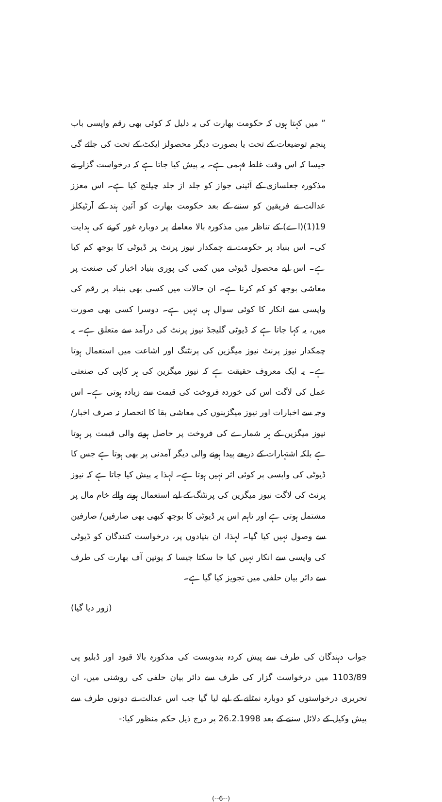” میں کہتا ہوں کہ حکومت بھارت کی یہ دلیل کہ کوئی بھی رقم واپسی باب پنجم توضیعات کے تحت یا بصورت دیگر محصولز ایکٹ کے تحت کی جائے گی جیسا کہ اس وقت غلط فہمی ہے۔ یہ پیش کیا جاتا ہے کہ درخواست گزار نے مذکورہ جعلسازی کے آئینی جواز کو جلد از جلد چیلنج کیا ہے۔ اس معزز عدالت نے فریقین کو سننے کے بعد حکومت بھارت کو آئین ہند کے آرٹیکلز 19(1)(اے) کے تناظر میں مذکورہ بالا معاملے پر دوبارہ غور کرنے کی ہدایت کی۔ اس بنیاد پر حکومت نے چمکدار نیوز پرنٹ پر ڈیوٹی کا بوجھ کم کیا ہے۔ اس لیے محصول ڈیوٹی میں کمی کی پوری بنیاد اخبار کی صنعت پر معاشی بوجھ کو کم کرنا ہے۔ ان حالات میں کسی بھی بنیاد پر رقم کی واپسی سے انکار کا کوئی سوال ہی نہیں ہے۔ دوسرا کسی بھی صورت میں، یہ کہا جاتا ہے کہ ڈیوٹی گلیجڈ نیوز پرنٹ کی درآمد سے متعلق ہے۔ یہ چمکدار نیوز پرنٹ نیوز میگزین کی پرنٹنگ اور اشاعت میں استعمال ہوتا ہے۔ یہ ایک معروف حقیقت ہے کہ نیوز میگزین کی ہر کاپی کی صنعتی عمل کی لاگت اس کی خوردہ فروخت کی قیمت سے زیادہ ہوتی ہے۔ اس وجہ سے اخبارات اور نیوز میگزینوں کی معاشی بقا کا انحصار نہ صرف اخبار/ نیوز میگزین کے ہر شمارے کی فروخت پر حاصل ہونے والی قیمت پر ہوتا ہے بلکہ اشتہارات کے ذریعے پیدا ہونے والی دیگر آمدنی پر بھی ہوتا ہے جس کا ڈیوٹی کی واپسی پر کوئی اثر نہیں ہوتا ہے۔ لہذا یہ پیش کیا جاتا ہے کہ نیوز پرنٹ کی لاگت نیوز میگزین کی پرنٹنگ کے لیے استعمال ہونے والے خام مال پر مشتمل ہوتی ہے اور تاہم اس پر ڈیوٹی کا بوجھ کبھی بھی صارفین/ صارفین سے وصول نہیں کیا گیا۔ لہذا، ان بنیادوں پر، درخواست کنندگان کو ڈیوٹی کی واپسی سے انکار نہیں کیا جا سکتا جیسا کہ یونین آف بھارت کی طرف سے دائر بیان حلفی میں تجویز کیا گیا ہے۔
(زور دیا گیا)
جواب دہندگان کی طرف سے پیش کردہ بندوبست کی مذکورہ بالا قیود اور ڈبلیو پی 1103/89 میں درخواست گزار کی طرف سے دائر بیان حلفی کی روشنی میں، ان تحریری درخواستوں کو دوبارہ نمٹانے کے لیے لیا گیا جب اس عدالت نے دونوں طرف سے پیش وکیل کے دلائل سننے کے بعد 26.2.1998 پر درج ذیل حکم منظور کیا:-
(--6--)